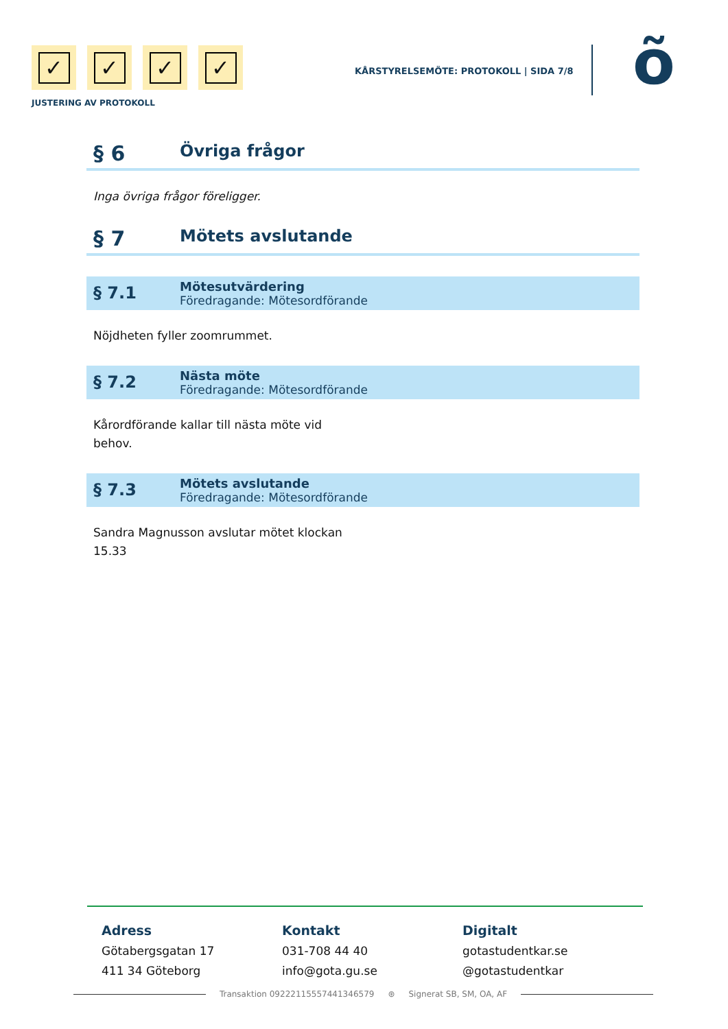✓ ✓ ✓ ✓
JUSTERING AV PROTOKOLL
KÅRSTYRELSEMÖTE: PROTOKOLL | SIDA 7/8
õ
§ 6 Övriga frågor
Inga övriga frågor föreligger.
§ 7 Mötets avslutande
§ 7.1
Mötesutvärdering
Föredragande: Mötesordförande
Nöjdheten fyller zoomrummet.
§ 7.2
Nästa möte
Föredragande: Mötesordförande
Kårordförande kallar till nästa möte vid
behov.
§ 7.3
Mötets avslutande
Föredragande: Mötesordförande
Sandra Magnusson avslutar mötet klockan
15.33
Adress
Götabergsgatan 17
411 34 Göteborg
Kontakt
031-708 44 40
info@gota.gu.se
Digitalt
gotastudentkar.se
@gotastudentkar
Transaktion 09222115557441346579 ⊛ Signerat SB, SM, OA, AF